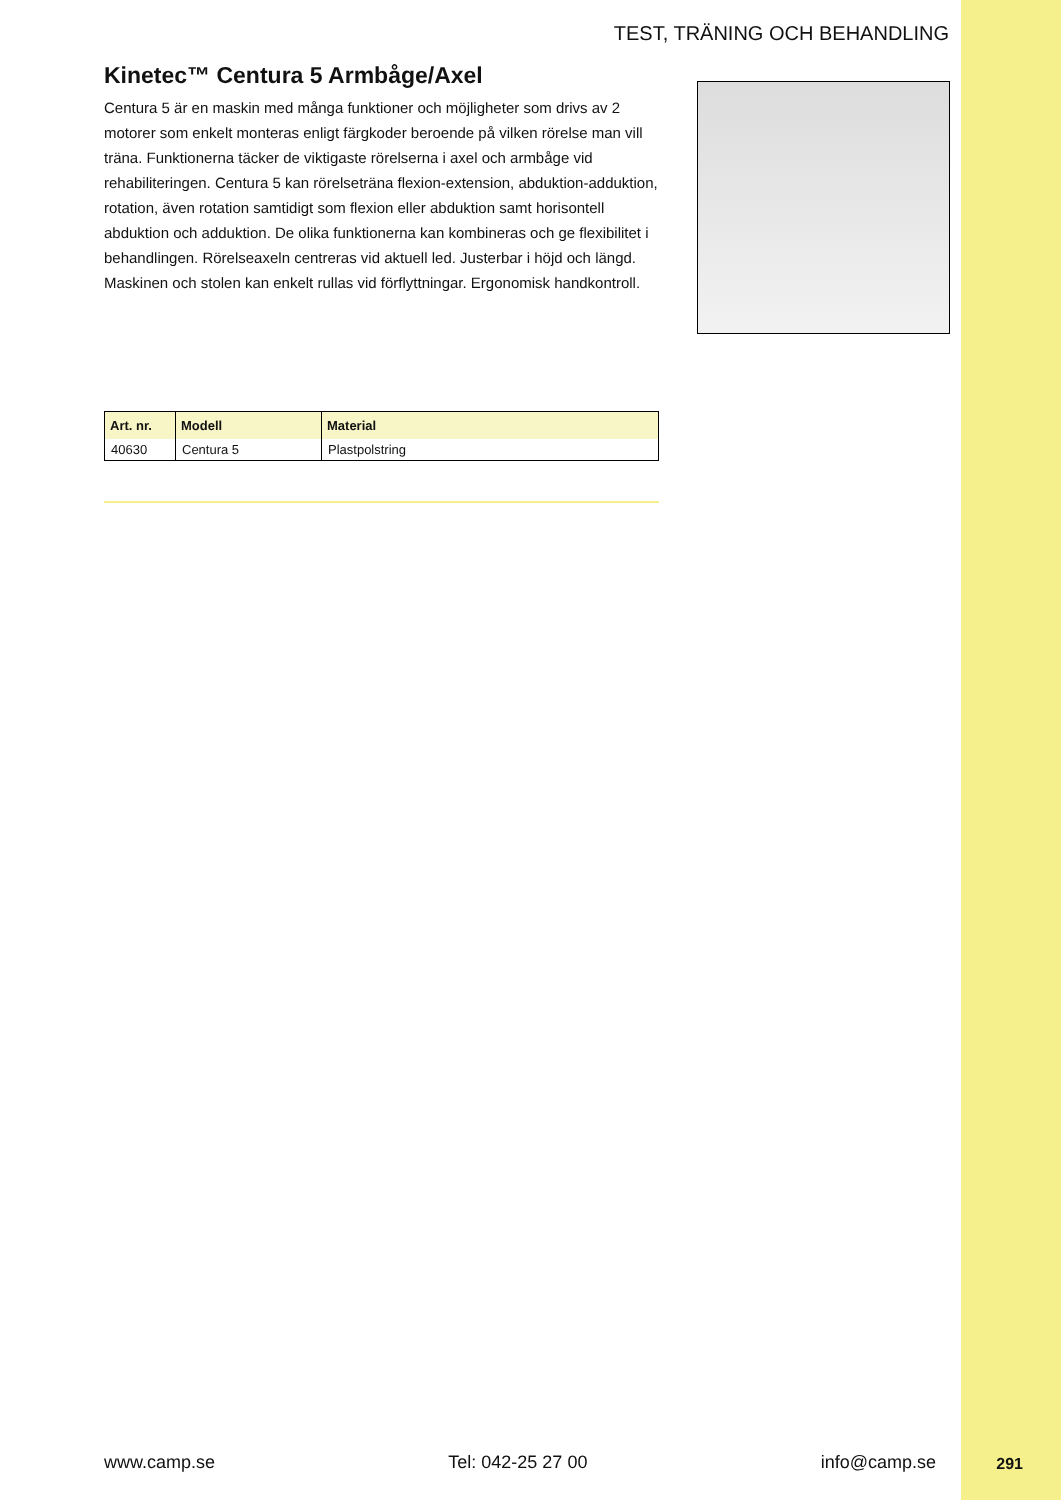TEST, TRÄNING OCH BEHANDLING
Kinetec™ Centura 5 Armbåge/Axel
Centura 5 är en maskin med många funktioner och möjligheter som drivs av 2 motorer som enkelt monteras enligt färgkoder beroende på vilken rörelse man vill träna. Funktionerna täcker de viktigaste rörelserna i axel och armbåge vid rehabiliteringen. Centura 5 kan rörelseträna flexion-extension, abduktion-adduktion, rotation, även rotation samtidigt som flexion eller abduktion samt horisontell abduktion och adduktion. De olika funktionerna kan kombineras och ge flexibilitet i behandlingen. Rörelseaxeln centreras vid aktuell led. Justerbar i höjd och längd. Maskinen och stolen kan enkelt rullas vid förflyttningar. Ergonomisk handkontroll.
| Art. nr. | Modell | Material |
| --- | --- | --- |
| 40630 | Centura 5 | Plastpolstring |
www.camp.se Tel: 042-25 27 00 info@camp.se 291